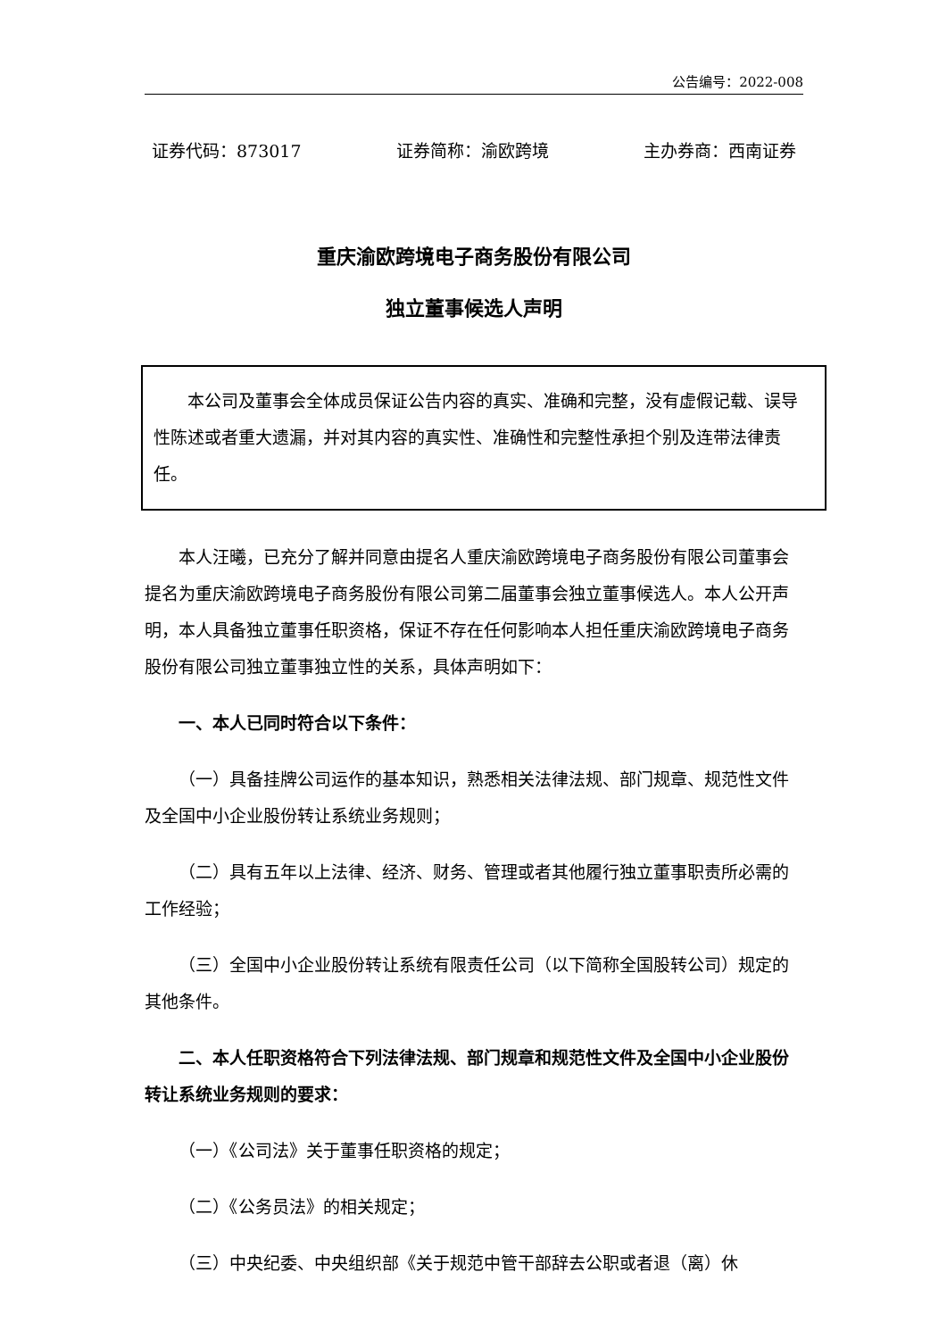公告编号：2022-008
证券代码：873017 证券简称：渝欧跨境 主办券商：西南证券
重庆渝欧跨境电子商务股份有限公司
独立董事候选人声明
本公司及董事会全体成员保证公告内容的真实、准确和完整，没有虚假记载、误导性陈述或者重大遗漏，并对其内容的真实性、准确性和完整性承担个别及连带法律责任。
本人汪曦，已充分了解并同意由提名人重庆渝欧跨境电子商务股份有限公司董事会提名为重庆渝欧跨境电子商务股份有限公司第二届董事会独立董事候选人。本人公开声明，本人具备独立董事任职资格，保证不存在任何影响本人担任重庆渝欧跨境电子商务股份有限公司独立董事独立性的关系，具体声明如下：
一、本人已同时符合以下条件：
（一）具备挂牌公司运作的基本知识，熟悉相关法律法规、部门规章、规范性文件及全国中小企业股份转让系统业务规则；
（二）具有五年以上法律、经济、财务、管理或者其他履行独立董事职责所必需的工作经验；
（三）全国中小企业股份转让系统有限责任公司（以下简称全国股转公司）规定的其他条件。
二、本人任职资格符合下列法律法规、部门规章和规范性文件及全国中小企业股份转让系统业务规则的要求：
（一）《公司法》关于董事任职资格的规定；
（二）《公务员法》的相关规定；
（三）中央纪委、中央组织部《关于规范中管干部辞去公职或者退（离）休